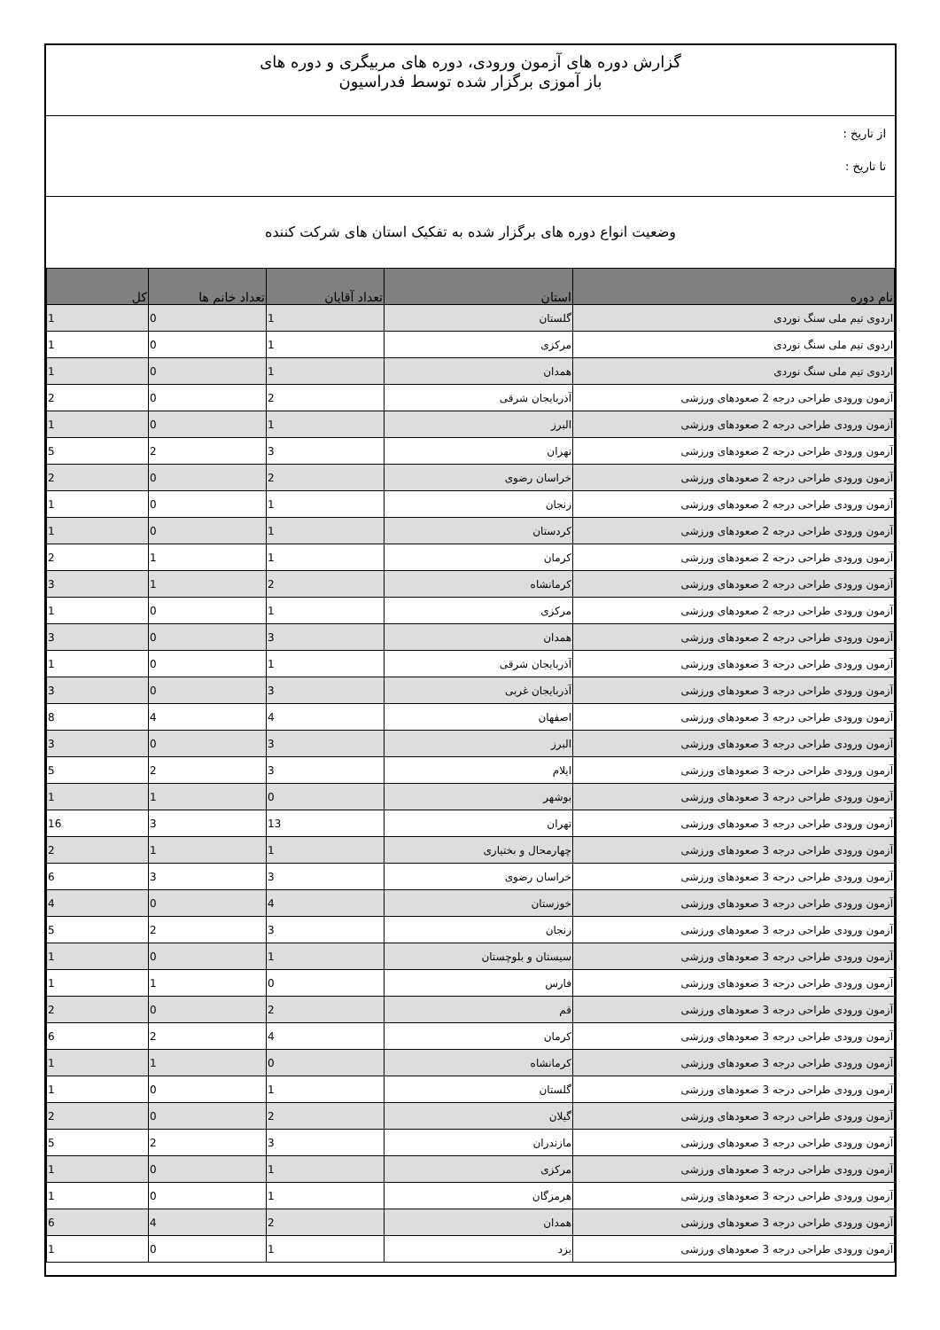گزارش دوره های آزمون ورودی، دوره های مربیگری و دوره های
باز آموزی برگزار شده توسط فدراسیون
از تاریخ :
تا تاریخ :
وضعیت انواع دوره های برگزار شده به تفکیک استان های شرکت کننده
| نام دوره | استان | تعداد آقایان | تعداد خانم ها | کل |
| --- | --- | --- | --- | --- |
| اردوی تیم ملی سنگ نوردی | گلستان | 1 | 0 | 1 |
| اردوی تیم ملی سنگ نوردی | مرکزی | 1 | 0 | 1 |
| اردوی تیم ملی سنگ نوردی | همدان | 1 | 0 | 1 |
| آزمون ورودی طراحی درجه 2 صعودهای ورزشی | آذربایجان شرقی | 2 | 0 | 2 |
| آزمون ورودی طراحی درجه 2 صعودهای ورزشی | البرز | 1 | 0 | 1 |
| آزمون ورودی طراحی درجه 2 صعودهای ورزشی | تهران | 3 | 2 | 5 |
| آزمون ورودی طراحی درجه 2 صعودهای ورزشی | خراسان رضوی | 2 | 0 | 2 |
| آزمون ورودی طراحی درجه 2 صعودهای ورزشی | زنجان | 1 | 0 | 1 |
| آزمون ورودی طراحی درجه 2 صعودهای ورزشی | کردستان | 1 | 0 | 1 |
| آزمون ورودی طراحی درجه 2 صعودهای ورزشی | کرمان | 1 | 1 | 2 |
| آزمون ورودی طراحی درجه 2 صعودهای ورزشی | کرمانشاه | 2 | 1 | 3 |
| آزمون ورودی طراحی درجه 2 صعودهای ورزشی | مرکزی | 1 | 0 | 1 |
| آزمون ورودی طراحی درجه 2 صعودهای ورزشی | همدان | 3 | 0 | 3 |
| آزمون ورودی طراحی درجه 3 صعودهای ورزشی | آذربایجان شرقی | 1 | 0 | 1 |
| آزمون ورودی طراحی درجه 3 صعودهای ورزشی | آذربایجان غربی | 3 | 0 | 3 |
| آزمون ورودی طراحی درجه 3 صعودهای ورزشی | اصفهان | 4 | 4 | 8 |
| آزمون ورودی طراحی درجه 3 صعودهای ورزشی | البرز | 3 | 0 | 3 |
| آزمون ورودی طراحی درجه 3 صعودهای ورزشی | ایلام | 3 | 2 | 5 |
| آزمون ورودی طراحی درجه 3 صعودهای ورزشی | بوشهر | 0 | 1 | 1 |
| آزمون ورودی طراحی درجه 3 صعودهای ورزشی | تهران | 13 | 3 | 16 |
| آزمون ورودی طراحی درجه 3 صعودهای ورزشی | چهارمحال و بختیاری | 1 | 1 | 2 |
| آزمون ورودی طراحی درجه 3 صعودهای ورزشی | خراسان رضوی | 3 | 3 | 6 |
| آزمون ورودی طراحی درجه 3 صعودهای ورزشی | خوزستان | 4 | 0 | 4 |
| آزمون ورودی طراحی درجه 3 صعودهای ورزشی | زنجان | 3 | 2 | 5 |
| آزمون ورودی طراحی درجه 3 صعودهای ورزشی | سیستان و بلوچستان | 1 | 0 | 1 |
| آزمون ورودی طراحی درجه 3 صعودهای ورزشی | فارس | 0 | 1 | 1 |
| آزمون ورودی طراحی درجه 3 صعودهای ورزشی | قم | 2 | 0 | 2 |
| آزمون ورودی طراحی درجه 3 صعودهای ورزشی | کرمان | 4 | 2 | 6 |
| آزمون ورودی طراحی درجه 3 صعودهای ورزشی | کرمانشاه | 0 | 1 | 1 |
| آزمون ورودی طراحی درجه 3 صعودهای ورزشی | گلستان | 1 | 0 | 1 |
| آزمون ورودی طراحی درجه 3 صعودهای ورزشی | گیلان | 2 | 0 | 2 |
| آزمون ورودی طراحی درجه 3 صعودهای ورزشی | مازندران | 3 | 2 | 5 |
| آزمون ورودی طراحی درجه 3 صعودهای ورزشی | مرکزی | 1 | 0 | 1 |
| آزمون ورودی طراحی درجه 3 صعودهای ورزشی | هرمزگان | 1 | 0 | 1 |
| آزمون ورودی طراحی درجه 3 صعودهای ورزشی | همدان | 2 | 4 | 6 |
| آزمون ورودی طراحی درجه 3 صعودهای ورزشی | یزد | 1 | 0 | 1 |